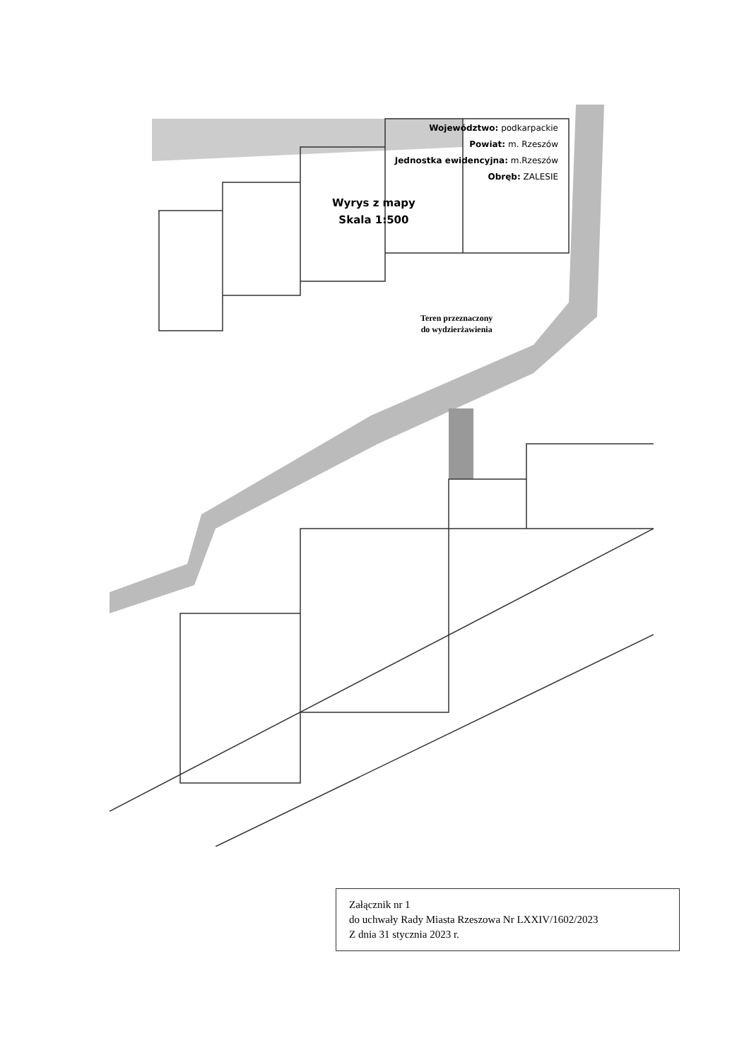Województwo: podkarpackie
Powiat: m. Rzeszów
Jednostka ewidencyjna: m.Rzeszów
Obręb: ZALESIE
Wyrys z mapy
Skala 1:500
Teren przeznaczony
do wydzierżawienia
Załącznik nr 1
do uchwały Rady Miasta Rzeszowa Nr LXXIV/1602/2023
Z dnia 31 stycznia 2023 r.